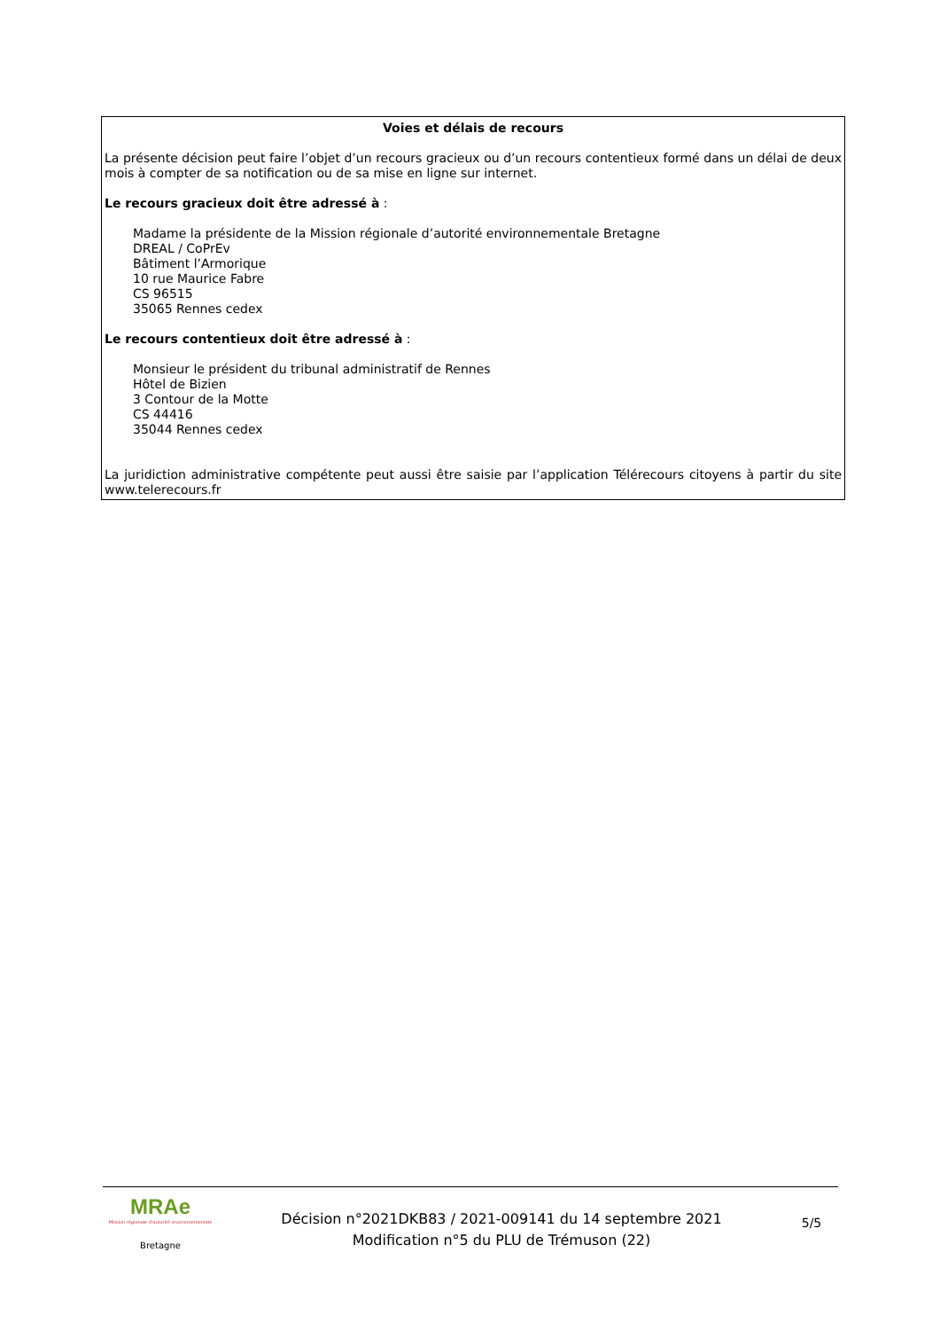Voies et délais de recours
La présente décision peut faire l’objet d’un recours gracieux ou d’un recours contentieux formé dans un délai de deux mois à compter de sa notification ou de sa mise en ligne sur internet.
Le recours gracieux doit être adressé à :
Madame la présidente de la Mission régionale d’autorité environnementale Bretagne
DREAL / CoPrEv
Bâtiment l’Armorique
10 rue Maurice Fabre
CS 96515
35065 Rennes cedex
Le recours contentieux doit être adressé à :
Monsieur le président du tribunal administratif de Rennes
Hôtel de Bizien
3 Contour de la Motte
CS 44416
35044 Rennes cedex
La juridiction administrative compétente peut aussi être saisie par l’application Télérecours citoyens à partir du site www.telerecours.fr
MRAe
Mission régionale d'autorité environnementale
Bretagne
Décision n°2021DKB83 / 2021-009141 du 14 septembre 2021
Modification n°5 du PLU de Trémuson (22)
5/5